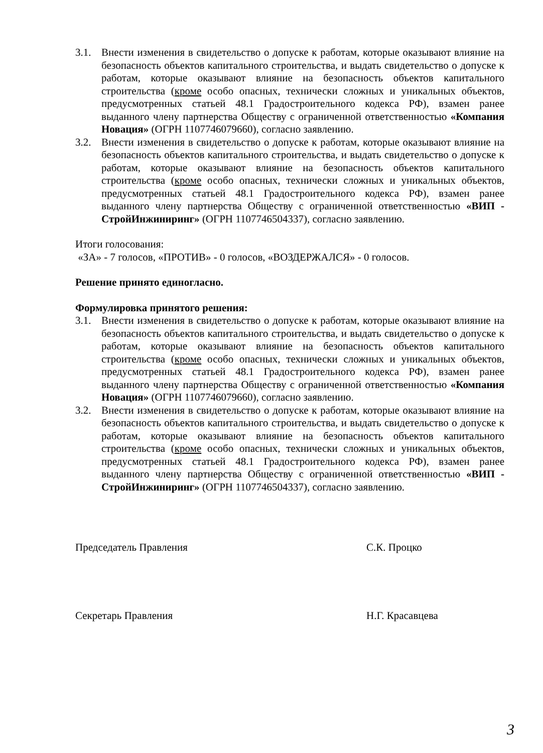3.1. Внести изменения в свидетельство о допуске к работам, которые оказывают влияние на безопасность объектов капитального строительства, и выдать свидетельство о допуске к работам, которые оказывают влияние на безопасность объектов капитального строительства (кроме особо опасных, технически сложных и уникальных объектов, предусмотренных статьей 48.1 Градостроительного кодекса РФ), взамен ранее выданного члену партнерства Обществу с ограниченной ответственностью «Компания Новация» (ОГРН 1107746079660), согласно заявлению.
3.2. Внести изменения в свидетельство о допуске к работам, которые оказывают влияние на безопасность объектов капитального строительства, и выдать свидетельство о допуске к работам, которые оказывают влияние на безопасность объектов капитального строительства (кроме особо опасных, технически сложных и уникальных объектов, предусмотренных статьей 48.1 Градостроительного кодекса РФ), взамен ранее выданного члену партнерства Обществу с ограниченной ответственностью «ВИП - СтройИнжиниринг» (ОГРН 1107746504337), согласно заявлению.
Итоги голосования:
«ЗА» - 7 голосов, «ПРОТИВ» - 0 голосов, «ВОЗДЕРЖАЛСЯ» - 0 голосов.
Решение принято единогласно.
Формулировка принятого решения:
3.1. Внести изменения в свидетельство о допуске к работам, которые оказывают влияние на безопасность объектов капитального строительства, и выдать свидетельство о допуске к работам, которые оказывают влияние на безопасность объектов капитального строительства (кроме особо опасных, технически сложных и уникальных объектов, предусмотренных статьей 48.1 Градостроительного кодекса РФ), взамен ранее выданного члену партнерства Обществу с ограниченной ответственностью «Компания Новация» (ОГРН 1107746079660), согласно заявлению.
3.2. Внести изменения в свидетельство о допуске к работам, которые оказывают влияние на безопасность объектов капитального строительства, и выдать свидетельство о допуске к работам, которые оказывают влияние на безопасность объектов капитального строительства (кроме особо опасных, технически сложных и уникальных объектов, предусмотренных статьей 48.1 Градостроительного кодекса РФ), взамен ранее выданного члену партнерства Обществу с ограниченной ответственностью «ВИП - СтройИнжиниринг» (ОГРН 1107746504337), согласно заявлению.
Председатель Правления С.К. Процко
Секретарь Правления Н.Г. Красавцева
3